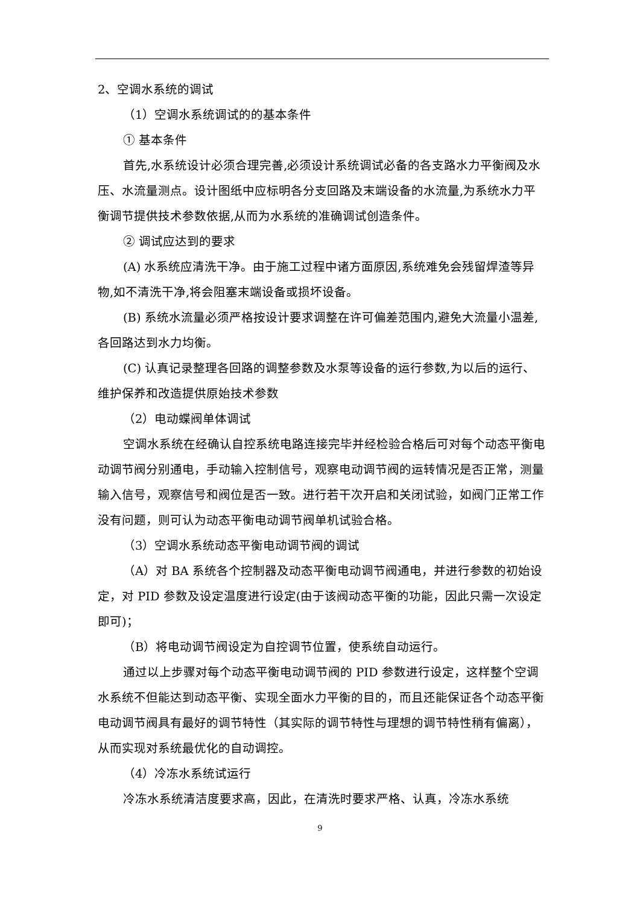2、空调水系统的调试
（1）空调水系统调试的的基本条件
① 基本条件
首先,水系统设计必须合理完善,必须设计系统调试必备的各支路水力平衡阀及水压、水流量测点。设计图纸中应标明各分支回路及末端设备的水流量,为系统水力平衡调节提供技术参数依据,从而为水系统的准确调试创造条件。
② 调试应达到的要求
(A) 水系统应清洗干净。由于施工过程中诸方面原因,系统难免会残留焊渣等异物,如不清洗干净,将会阻塞末端设备或损坏设备。
(B) 系统水流量必须严格按设计要求调整在许可偏差范围内,避免大流量小温差,各回路达到水力均衡。
(C) 认真记录整理各回路的调整参数及水泵等设备的运行参数,为以后的运行、维护保养和改造提供原始技术参数
（2）电动蝶阀单体调试
空调水系统在经确认自控系统电路连接完毕并经检验合格后可对每个动态平衡电动调节阀分别通电，手动输入控制信号，观察电动调节阀的运转情况是否正常，测量输入信号，观察信号和阀位是否一致。进行若干次开启和关闭试验，如阀门正常工作没有问题，则可认为动态平衡电动调节阀单机试验合格。
（3）空调水系统动态平衡电动调节阀的调试
（A）对 BA 系统各个控制器及动态平衡电动调节阀通电，并进行参数的初始设定，对 PID 参数及设定温度进行设定(由于该阀动态平衡的功能，因此只需一次设定即可)；
（B）将电动调节阀设定为自控调节位置，使系统自动运行。
通过以上步骤对每个动态平衡电动调节阀的 PID 参数进行设定，这样整个空调水系统不但能达到动态平衡、实现全面水力平衡的目的，而且还能保证各个动态平衡电动调节阀具有最好的调节特性（其实际的调节特性与理想的调节特性稍有偏离），从而实现对系统最优化的自动调控。
（4）冷冻水系统试运行
冷冻水系统清洁度要求高，因此，在清洗时要求严格、认真，冷冻水系统
9